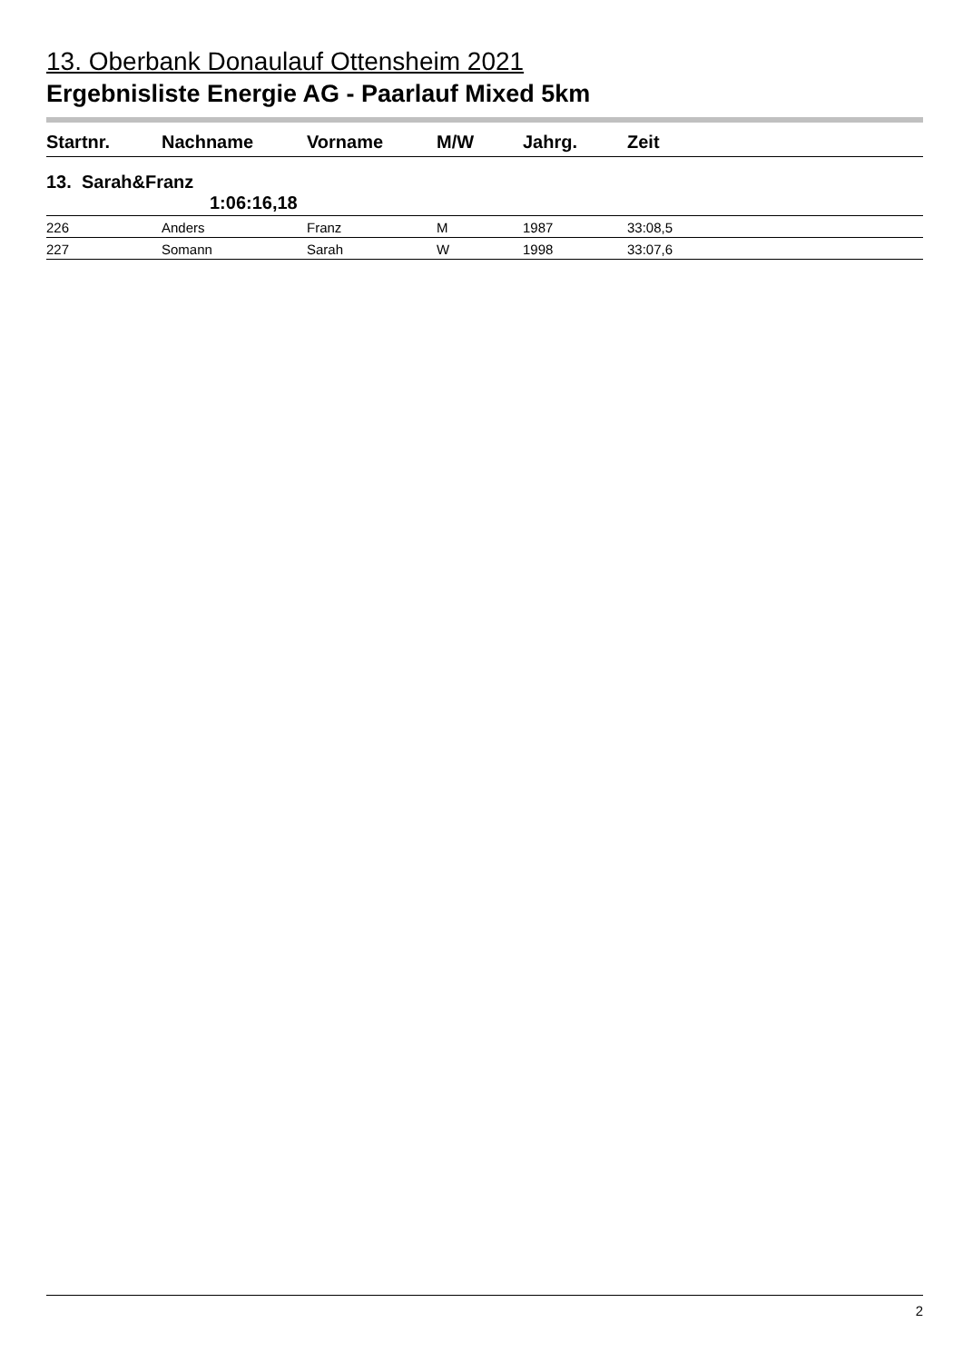13. Oberbank Donaulauf Ottensheim 2021
Ergebnisliste Energie AG - Paarlauf Mixed 5km
| Startnr. | Nachname | Vorname | M/W | Jahrg. | Zeit |
| --- | --- | --- | --- | --- | --- |
| 13. Sarah&Franz 1:06:16,18 | | | | | |
| 226 | Anders | Franz | M | 1987 | 33:08,5 |
| 227 | Somann | Sarah | W | 1998 | 33:07,6 |
2